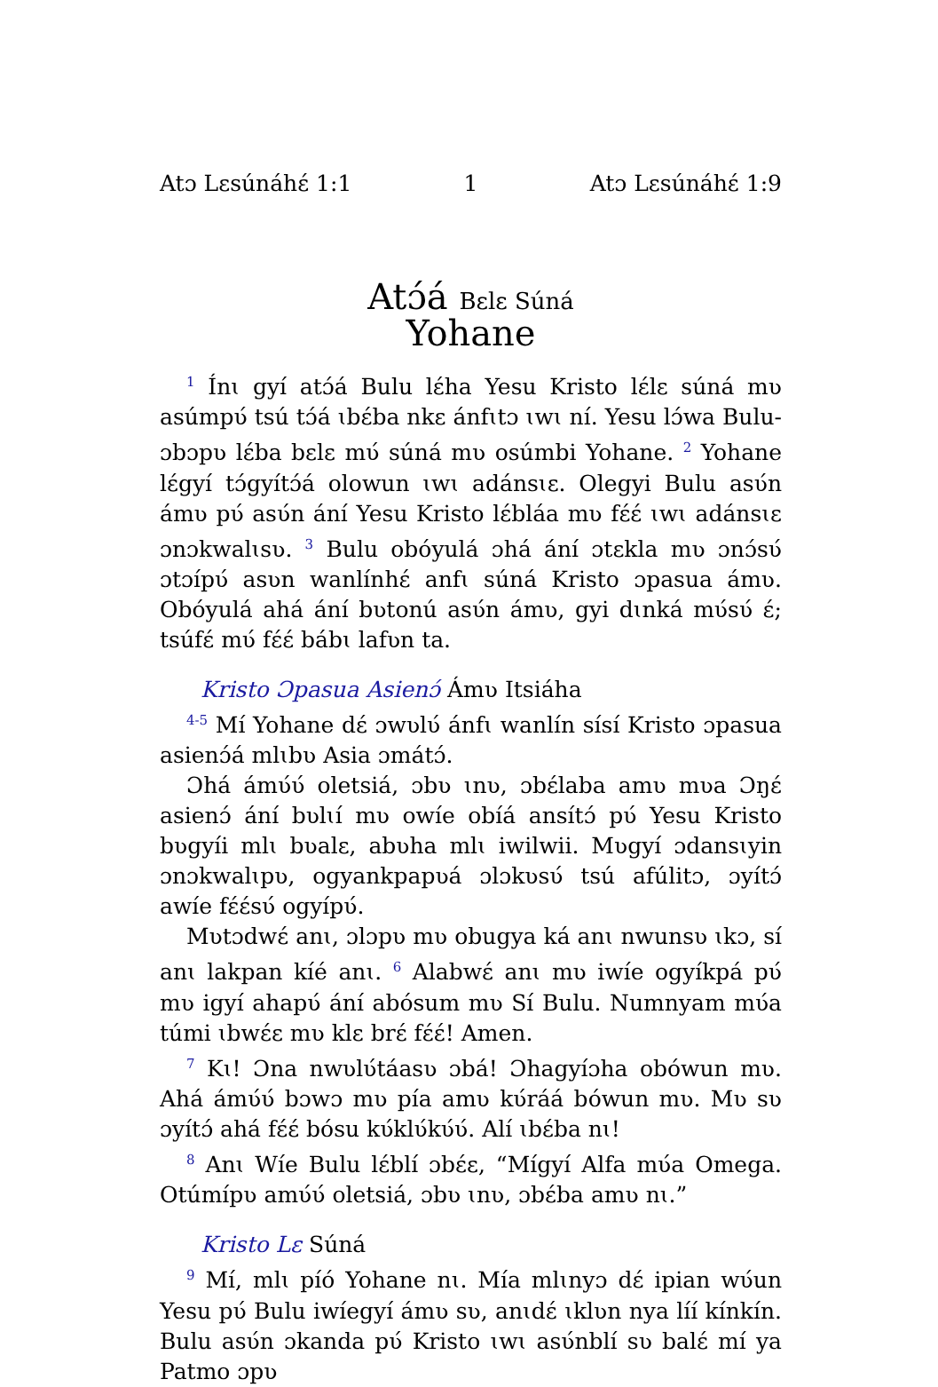Atɔ Lɛsúnáhɛ́ 1:1 1 Atɔ Lɛsúnáhɛ́ 1:9
Atɔ́á Bɛlɛ Súná
Yohane
<sup>1</sup> Ínɩ gyí atɔ́á Bulu lɛ́ha Yesu Kristo lɛ́lɛ súná mʋ asúmpʋ́ tsú tɔ́á ɩbɛ́ba nkɛ ánfɩtɔ ɩwɩ ní. Yesu lɔ́wa Bulu-ɔbɔpʋ lɛ́ba bɛlɛ mʋ́ súná mʋ osúmbi Yohane. <sup>2</sup> Yohane lɛ́gyí tɔ́gyítɔ́á olowun ɩwɩ adánsɩɛ. Olegyi Bulu asʋ́n ámʋ pʋ́ asʋ́n ání Yesu Kristo lɛ́bláa mʋ fɛ́ɛ́ ɩwɩ adánsɩɛ ɔnɔkwalɩsʋ. <sup>3</sup> Bulu obóyulá ɔhá ání ɔtɛkla mʋ ɔnɔ́sʋ́ ɔtɔípʋ́ asʋn wanlínhɛ́ anfɩ súná Kristo ɔpasua ámʋ. Obóyulá ahá ání bʋtonú asʋ́n ámʋ, gyi dɩnká mʋ́sʋ́ ɛ́; tsúfɛ́ mʋ́ fɛ́ɛ́ bábɩ lafʋn ta.
Kristo Ɔpasua Asienɔ́ Ámʋ Itsiáha
<sup>4-5</sup> Mí Yohane dɛ́ ɔwʋlʋ́ ánfɩ wanlín sísí Kristo ɔpasua asienɔ́á mlɩbʋ Asia ɔmátɔ́.
Ɔhá ámʋ́ʋ́ oletsiá, ɔbʋ ɩnʋ, ɔbɛ́laba amʋ mʋa Ɔŋɛ́ asienɔ́ ání bʋlɩí mʋ owíe obíá ansítɔ́ pʋ́ Yesu Kristo bʋgyíi mlɩ bʋalɛ, abʋha mlɩ iwilwii. Mʋgyí ɔdansɩyin ɔnɔkwalɩpʋ, ogyankpapʋá ɔlɔkʋsʋ́ tsú afúlitɔ, ɔyítɔ́ awíe fɛ́ɛ́sʋ́ ogyípʋ́.
Mʋtɔdwɛ́ anɩ, ɔlɔpʋ mʋ obugya ká anɩ nwunsʋ ɩkɔ, sí anɩ lakpan kíé anɩ. <sup>6</sup> Alabwɛ́ anɩ mʋ iwíe ogyíkpá pʋ́ mʋ igyí ahapʋ́ ání abósum mʋ Sí Bulu. Numnyam mʋ́a túmi ɩbwɛ́ɛ mʋ klɛ brɛ́ fɛ́ɛ́! Amen.
<sup>7</sup> Kɩ! Ɔna nwʋlʋ́táasʋ ɔbá! Ɔhagyíɔha obówun mʋ. Ahá ámʋ́ʋ́ bɔwɔ mʋ pía amʋ kʋ́ráá bówun mʋ. Mʋ sʋ ɔyítɔ́ ahá fɛ́ɛ́ bósu kʋ́klʋ́kʋ́ʋ́. Alí ɩbɛ́ba nɩ!
<sup>8</sup> Anɩ Wíe Bulu lɛ́blí ɔbɛ́ɛ, “Mígyí Alfa mʋ́a Omega. Otúmípʋ amʋ́ʋ́ oletsiá, ɔbʋ ɩnʋ, ɔbɛ́ba amʋ nɩ.”
Kristo Lɛ Súná
<sup>9</sup> Mí, mlɩ píó Yohane nɩ. Mía mlɩnyɔ dɛ́ ipian wʋ́un Yesu pʋ́ Bulu iwíegyí ámʋ sʋ, anɩdɛ́ ɩklʋn nya líí kínkín. Bulu asʋ́n ɔkanda pʋ́ Kristo ɩwɩ asʋ́nblí sʋ balɛ́ mí ya Patmo ɔpʋ